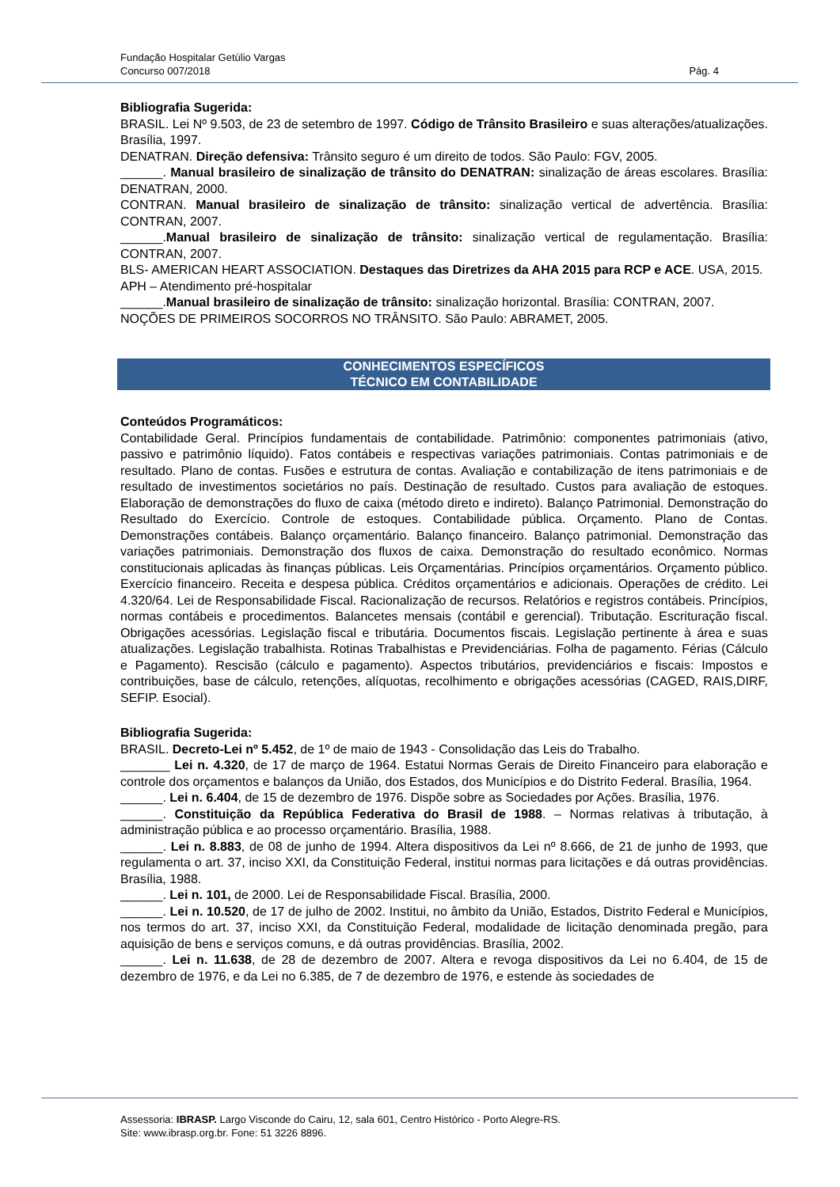Fundação Hospitalar Getúlio Vargas
Concurso 007/2018 Pág. 4
Bibliografia Sugerida:
BRASIL. Lei Nº 9.503, de 23 de setembro de 1997. Código de Trânsito Brasileiro e suas alterações/atualizações. Brasília, 1997.
DENATRAN. Direção defensiva: Trânsito seguro é um direito de todos. São Paulo: FGV, 2005.
______. Manual brasileiro de sinalização de trânsito do DENATRAN: sinalização de áreas escolares. Brasília: DENATRAN, 2000.
CONTRAN. Manual brasileiro de sinalização de trânsito: sinalização vertical de advertência. Brasília: CONTRAN, 2007.
______.Manual brasileiro de sinalização de trânsito: sinalização vertical de regulamentação. Brasília: CONTRAN, 2007.
BLS- AMERICAN HEART ASSOCIATION. Destaques das Diretrizes da AHA 2015 para RCP e ACE. USA, 2015.
APH – Atendimento pré-hospitalar
______.Manual brasileiro de sinalização de trânsito: sinalização horizontal. Brasília: CONTRAN, 2007.
NOÇÕES DE PRIMEIROS SOCORROS NO TRÂNSITO. São Paulo: ABRAMET, 2005.
CONHECIMENTOS ESPECÍFICOS
TÉCNICO EM CONTABILIDADE
Conteúdos Programáticos:
Contabilidade Geral. Princípios fundamentais de contabilidade. Patrimônio: componentes patrimoniais (ativo, passivo e patrimônio líquido). Fatos contábeis e respectivas variações patrimoniais. Contas patrimoniais e de resultado. Plano de contas. Fusões e estrutura de contas. Avaliação e contabilização de itens patrimoniais e de resultado de investimentos societários no país. Destinação de resultado. Custos para avaliação de estoques. Elaboração de demonstrações do fluxo de caixa (método direto e indireto). Balanço Patrimonial. Demonstração do Resultado do Exercício. Controle de estoques. Contabilidade pública. Orçamento. Plano de Contas. Demonstrações contábeis. Balanço orçamentário. Balanço financeiro. Balanço patrimonial. Demonstração das variações patrimoniais. Demonstração dos fluxos de caixa. Demonstração do resultado econômico. Normas constitucionais aplicadas às finanças públicas. Leis Orçamentárias. Princípios orçamentários. Orçamento público. Exercício financeiro. Receita e despesa pública. Créditos orçamentários e adicionais. Operações de crédito. Lei 4.320/64. Lei de Responsabilidade Fiscal. Racionalização de recursos. Relatórios e registros contábeis. Princípios, normas contábeis e procedimentos. Balancetes mensais (contábil e gerencial). Tributação. Escrituração fiscal. Obrigações acessórias. Legislação fiscal e tributária. Documentos fiscais. Legislação pertinente à área e suas atualizações. Legislação trabalhista. Rotinas Trabalhistas e Previdenciárias. Folha de pagamento. Férias (Cálculo e Pagamento). Rescisão (cálculo e pagamento). Aspectos tributários, previdenciários e fiscais: Impostos e contribuições, base de cálculo, retenções, alíquotas, recolhimento e obrigações acessórias (CAGED, RAIS,DIRF, SEFIP. Esocial).
Bibliografia Sugerida:
BRASIL. Decreto-Lei nº 5.452, de 1º de maio de 1943 - Consolidação das Leis do Trabalho.
_______ Lei n. 4.320, de 17 de março de 1964. Estatui Normas Gerais de Direito Financeiro para elaboração e controle dos orçamentos e balanços da União, dos Estados, dos Municípios e do Distrito Federal. Brasília, 1964.
______. Lei n. 6.404, de 15 de dezembro de 1976. Dispõe sobre as Sociedades por Ações. Brasília, 1976.
______. Constituição da República Federativa do Brasil de 1988. – Normas relativas à tributação, à administração pública e ao processo orçamentário. Brasília, 1988.
______. Lei n. 8.883, de 08 de junho de 1994. Altera dispositivos da Lei nº 8.666, de 21 de junho de 1993, que regulamenta o art. 37, inciso XXI, da Constituição Federal, institui normas para licitações e dá outras providências. Brasília, 1988.
______. Lei n. 101, de 2000. Lei de Responsabilidade Fiscal. Brasília, 2000.
______. Lei n. 10.520, de 17 de julho de 2002. Institui, no âmbito da União, Estados, Distrito Federal e Municípios, nos termos do art. 37, inciso XXI, da Constituição Federal, modalidade de licitação denominada pregão, para aquisição de bens e serviços comuns, e dá outras providências. Brasília, 2002.
______. Lei n. 11.638, de 28 de dezembro de 2007. Altera e revoga dispositivos da Lei no 6.404, de 15 de dezembro de 1976, e da Lei no 6.385, de 7 de dezembro de 1976, e estende às sociedades de
Assessoria: IBRASP. Largo Visconde do Cairu, 12, sala 601, Centro Histórico - Porto Alegre-RS.
Site: www.ibrasp.org.br. Fone: 51 3226 8896.